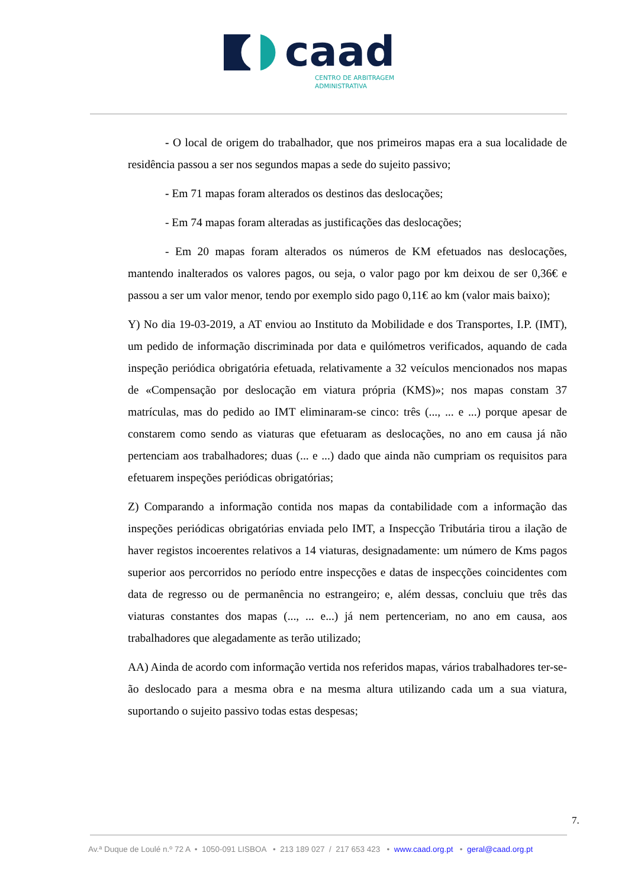caad
CENTRO DE ARBITRAGEM
ADMINISTRATIVA
- O local de origem do trabalhador, que nos primeiros mapas era a sua localidade de residência passou a ser nos segundos mapas a sede do sujeito passivo;
- Em 71 mapas foram alterados os destinos das deslocações;
- Em 74 mapas foram alteradas as justificações das deslocações;
- Em 20 mapas foram alterados os números de KM efetuados nas deslocações, mantendo inalterados os valores pagos, ou seja, o valor pago por km deixou de ser 0,36€ e passou a ser um valor menor, tendo por exemplo sido pago 0,11€ ao km (valor mais baixo);
Y) No dia 19-03-2019, a AT enviou ao Instituto da Mobilidade e dos Transportes, I.P. (IMT), um pedido de informação discriminada por data e quilómetros verificados, aquando de cada inspeção periódica obrigatória efetuada, relativamente a 32 veículos mencionados nos mapas de «Compensação por deslocação em viatura própria (KMS)»; nos mapas constam 37 matrículas, mas do pedido ao IMT eliminaram-se cinco: três (..., ... e ...) porque apesar de constarem como sendo as viaturas que efetuaram as deslocações, no ano em causa já não pertenciam aos trabalhadores; duas (... e ...) dado que ainda não cumpriam os requisitos para efetuarem inspeções periódicas obrigatórias;
Z) Comparando a informação contida nos mapas da contabilidade com a informação das inspeções periódicas obrigatórias enviada pelo IMT, a Inspecção Tributária tirou a ilação de haver registos incoerentes relativos a 14 viaturas, designadamente: um número de Kms pagos superior aos percorridos no período entre inspecções e datas de inspecções coincidentes com data de regresso ou de permanência no estrangeiro; e, além dessas, concluiu que três das viaturas constantes dos mapas (..., ... e...) já nem pertenceriam, no ano em causa, aos trabalhadores que alegadamente as terão utilizado;
AA) Ainda de acordo com informação vertida nos referidos mapas, vários trabalhadores ter-se-ão deslocado para a mesma obra e na mesma altura utilizando cada um a sua viatura, suportando o sujeito passivo todas estas despesas;
7.
Av.ª Duque de Loulé n.º 72 A • 1050-091 LISBOA • 213 189 027 / 217 653 423 • www.caad.org.pt • geral@caad.org.pt